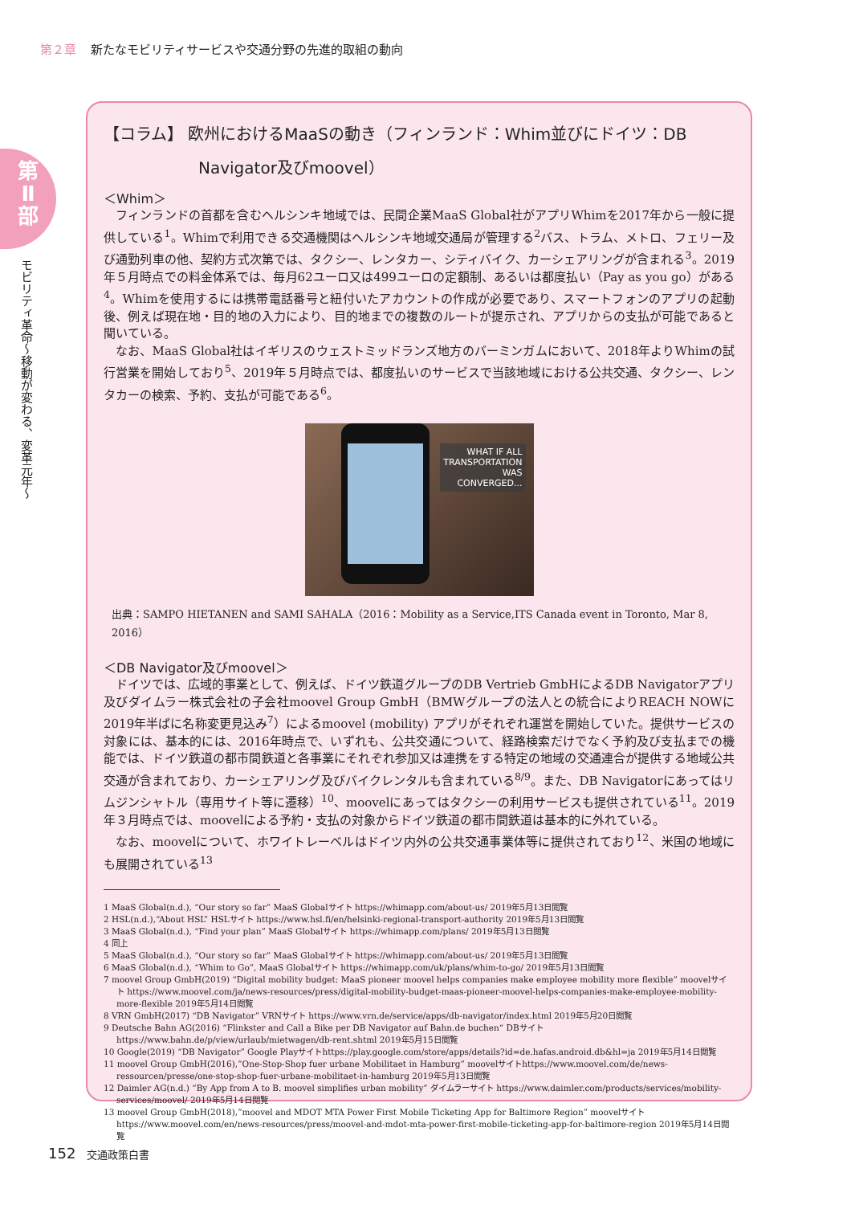第２章 新たなモビリティサービスや交通分野の先進的取組の動向
第
Ⅱ
部
モビリティ革命〜移動が変わる、変革元年〜
【コラム】 欧州におけるMaaSの動き（フィンランド：Whim並びにドイツ：DB Navigator及びmoovel）
＜Whim＞
フィンランドの首都を含むヘルシンキ地域では、民間企業MaaS Global社がアプリWhimを2017年から一般に提供している<sup>1</sup>。Whimで利用できる交通機関はヘルシンキ地域交通局が管理する<sup>2</sup>バス、トラム、メトロ、フェリー及び通勤列車の他、契約方式次第では、タクシー、レンタカー、シティバイク、カーシェアリングが含まれる<sup>3</sup>。2019年５月時点での料金体系では、毎月62ユーロ又は499ユーロの定額制、あるいは都度払い（Pay as you go）がある<sup>4</sup>。Whimを使用するには携帯電話番号と紐付いたアカウントの作成が必要であり、スマートフォンのアプリの起動後、例えば現在地・目的地の入力により、目的地までの複数のルートが提示され、アプリからの支払が可能であると聞いている。
なお、MaaS Global社はイギリスのウェストミッドランズ地方のバーミンガムにおいて、2018年よりWhimの試行営業を開始しており<sup>5</sup>、2019年５月時点では、都度払いのサービスで当該地域における公共交通、タクシー、レンタカーの検索、予約、支払が可能である<sup>6</sup>。
WHAT IF ALL
TRANSPORTATION
WAS
CONVERGED...
出典：SAMPO HIETANEN and SAMI SAHALA（2016：Mobility as a Service,ITS Canada event in Toronto, Mar 8, 2016）
＜DB Navigator及びmoovel＞
ドイツでは、広域的事業として、例えば、ドイツ鉄道グループのDB Vertrieb GmbHによるDB Navigatorアプリ及びダイムラー株式会社の子会社moovel Group GmbH（BMWグループの法人との統合によりREACH NOWに2019年半ばに名称変更見込み<sup>7</sup>）によるmoovel (mobility) アプリがそれぞれ運営を開始していた。提供サービスの対象には、基本的には、2016年時点で、いずれも、公共交通について、経路検索だけでなく予約及び支払までの機能では、ドイツ鉄道の都市間鉄道と各事業にそれぞれ参加又は連携をする特定の地域の交通連合が提供する地域公共交通が含まれており、カーシェアリング及びバイクレンタルも含まれている<sup>8/9</sup>。また、DB Navigatorにあってはリムジンシャトル（専用サイト等に遷移）<sup>10</sup>、moovelにあってはタクシーの利用サービスも提供されている<sup>11</sup>。2019年３月時点では、moovelによる予約・支払の対象からドイツ鉄道の都市間鉄道は基本的に外れている。
なお、moovelについて、ホワイトレーベルはドイツ内外の公共交通事業体等に提供されており<sup>12</sup>、米国の地域にも展開されている<sup>13</sup>
1 MaaS Global(n.d.), “Our story so far” MaaS Globalサイト https://whimapp.com/about-us/ 2019年5月13日閲覧
2 HSL(n.d.),“About HSL” HSLサイト https://www.hsl.fi/en/helsinki-regional-transport-authority 2019年5月13日閲覧
3 MaaS Global(n.d.), “Find your plan” MaaS Globalサイト https://whimapp.com/plans/ 2019年5月13日閲覧
4 同上
5 MaaS Global(n.d.), “Our story so far” MaaS Globalサイト https://whimapp.com/about-us/ 2019年5月13日閲覧
6 MaaS Global(n.d.), “Whim to Go”, MaaS Globalサイト https://whimapp.com/uk/plans/whim-to-go/ 2019年5月13日閲覧
7 moovel Group GmbH(2019) “Digital mobility budget: MaaS pioneer moovel helps companies make employee mobility more flexible” moovelサイト https://www.moovel.com/ja/news-resources/press/digital-mobility-budget-maas-pioneer-moovel-helps-companies-make-employee-mobility-more-flexible 2019年5月14日閲覧
8 VRN GmbH(2017) “DB Navigator” VRNサイト https://www.vrn.de/service/apps/db-navigator/index.html 2019年5月20日閲覧
9 Deutsche Bahn AG(2016) “Flinkster and Call a Bike per DB Navigator auf Bahn.de buchen“ DBサイト https://www.bahn.de/p/view/urlaub/mietwagen/db-rent.shtml 2019年5月15日閲覧
10 Google(2019) “DB Navigator” Google Playサイトhttps://play.google.com/store/apps/details?id=de.hafas.android.db&hl=ja 2019年5月14日閲覧
11 moovel Group GmbH(2016),”One-Stop-Shop fuer urbane Mobilitaet in Hamburg” moovelサイトhttps://www.moovel.com/de/news-ressourcen/presse/one-stop-shop-fuer-urbane-mobilitaet-in-hamburg 2019年5月13日閲覧
12 Daimler AG(n.d.) “By App from A to B. moovel simplifies urban mobility” ダイムラーサイト https://www.daimler.com/products/services/mobility-services/moovel/ 2019年5月14日閲覧
13 moovel Group GmbH(2018),”moovel and MDOT MTA Power First Mobile Ticketing App for Baltimore Region” moovelサイトhttps://www.moovel.com/en/news-resources/press/moovel-and-mdot-mta-power-first-mobile-ticketing-app-for-baltimore-region 2019年5月14日閲覧
152 交通政策白書